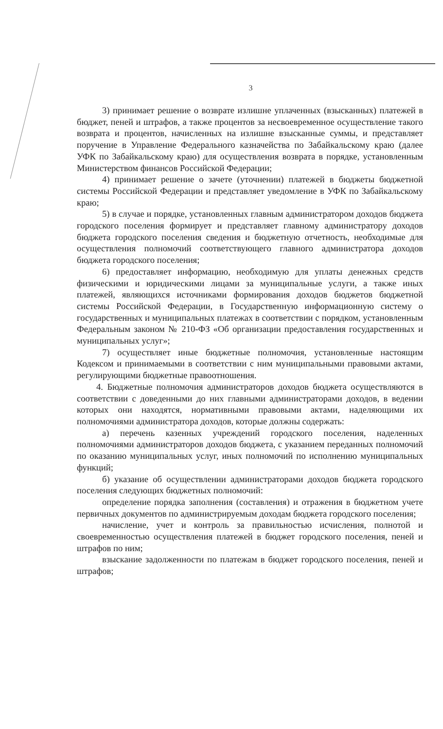3
3) принимает решение о возврате излишне уплаченных (взысканных) платежей в бюджет, пеней и штрафов, а также процентов за несвоевременное осуществление такого возврата и процентов, начисленных на излишне взысканные суммы, и представляет поручение в Управление Федерального казначейства по Забайкальскому краю (далее УФК по Забайкальскому краю) для осуществления возврата в порядке, установленным Министерством финансов Российской Федерации;
4) принимает решение о зачете (уточнении) платежей в бюджеты бюджетной системы Российской Федерации и представляет уведомление в УФК по Забайкальскому краю;
5) в случае и порядке, установленных главным администратором доходов бюджета городского поселения формирует и представляет главному администратору доходов бюджета городского поселения сведения и бюджетную отчетность, необходимые для осуществления полномочий соответствующего главного администратора доходов бюджета городского поселения;
6) предоставляет информацию, необходимую для уплаты денежных средств физическими и юридическими лицами за муниципальные услуги, а также иных платежей, являющихся источниками формирования доходов бюджетов бюджетной системы Российской Федерации, в Государственную информационную систему о государственных и муниципальных платежах в соответствии с порядком, установленным Федеральным законом № 210-ФЗ «Об организации предоставления государственных и муниципальных услуг»;
7) осуществляет иные бюджетные полномочия, установленные настоящим Кодексом и принимаемыми в соответствии с ним муниципальными правовыми актами, регулирующими бюджетные правоотношения.
4. Бюджетные полномочия администраторов доходов бюджета осуществляются в соответствии с доведенными до них главными администраторами доходов, в ведении которых они находятся, нормативными правовыми актами, наделяющими их полномочиями администратора доходов, которые должны содержать:
а) перечень казенных учреждений городского поселения, наделенных полномочиями администраторов доходов бюджета, с указанием переданных полномочий по оказанию муниципальных услуг, иных полномочий по исполнению муниципальных функций;
б) указание об осуществлении администраторами доходов бюджета городского поселения следующих бюджетных полномочий:
определение порядка заполнения (составления) и отражения в бюджетном учете первичных документов по администрируемым доходам бюджета городского поселения;
начисление, учет и контроль за правильностью исчисления, полнотой и своевременностью осуществления платежей в бюджет городского поселения, пеней и штрафов по ним;
взыскание задолженности по платежам в бюджет городского поселения, пеней и штрафов;